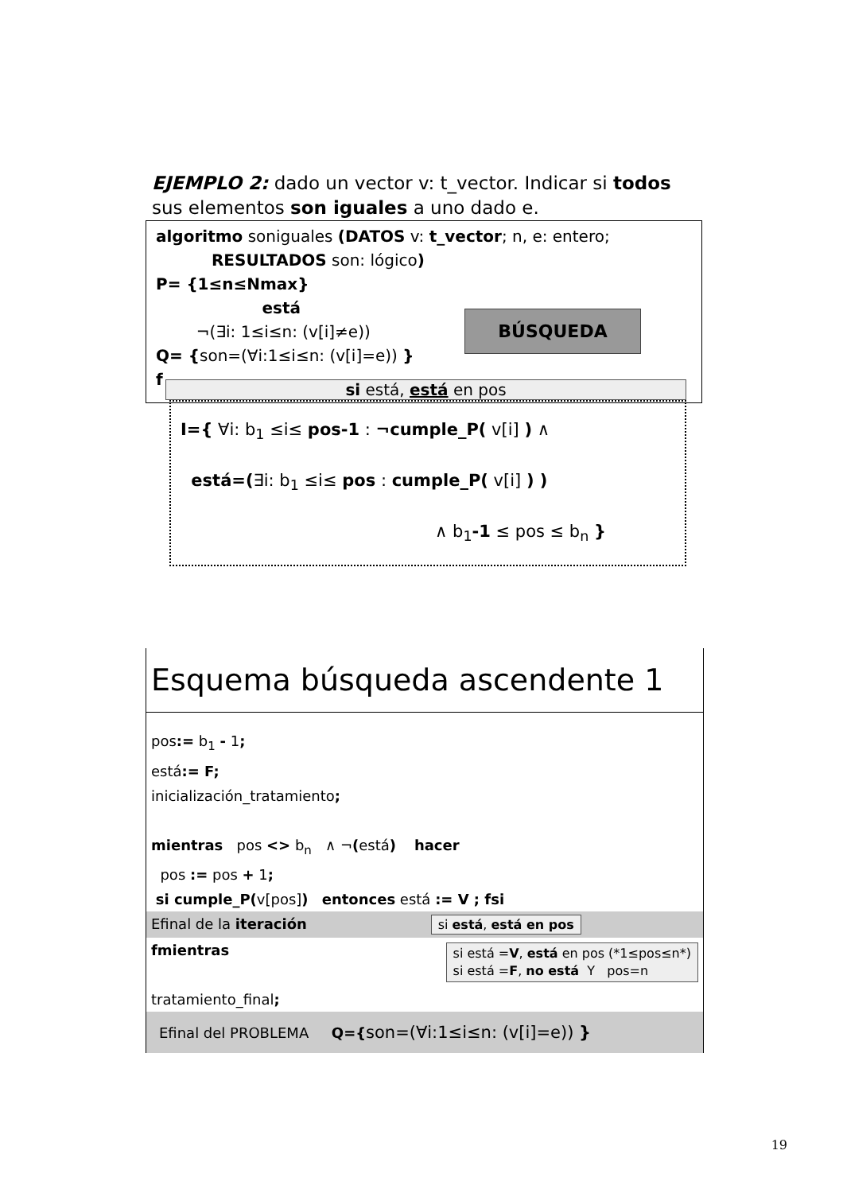EJEMPLO 2: dado un vector v: t_vector. Indicar si todos sus elementos son iguales a uno dado e.
algoritmo soniguales (DATOS v: t_vector; n, e: entero;
RESULTADOS son: lógico)
P= {1≤n≤Nmax}
está
¬(∃i: 1≤i≤n: (v[i]≠e))
Q= {son=(∀i:1≤i≤n: (v[i]=e)) }
f
BÚSQUEDA
si está, está en pos
I={ ∀i: b<sub>1</sub> ≤i≤ pos-1 : ¬cumple_P( v[i] ) ∧
está=(∃i: b<sub>1</sub> ≤i≤ pos : cumple_P( v[i] ) )
∧ b<sub>1</sub>-1 ≤ pos ≤ b<sub>n</sub> }
Esquema búsqueda ascendente 1
pos:= b<sub>1</sub> - 1;
está:= F;
inicialización_tratamiento;
mientras pos <> b<sub>n</sub> ∧ ¬(está) hacer
pos := pos + 1;
si cumple_P(v[pos]) entonces está := V ; fsi
Efinal de la iteración si está, está en pos
fmientras si está =V, está en pos (*1≤pos≤n*)
si está =F, no está Y pos=n
tratamiento_final;
Efinal del PROBLEMA Q={son=(∀i:1≤i≤n: (v[i]=e)) }
19